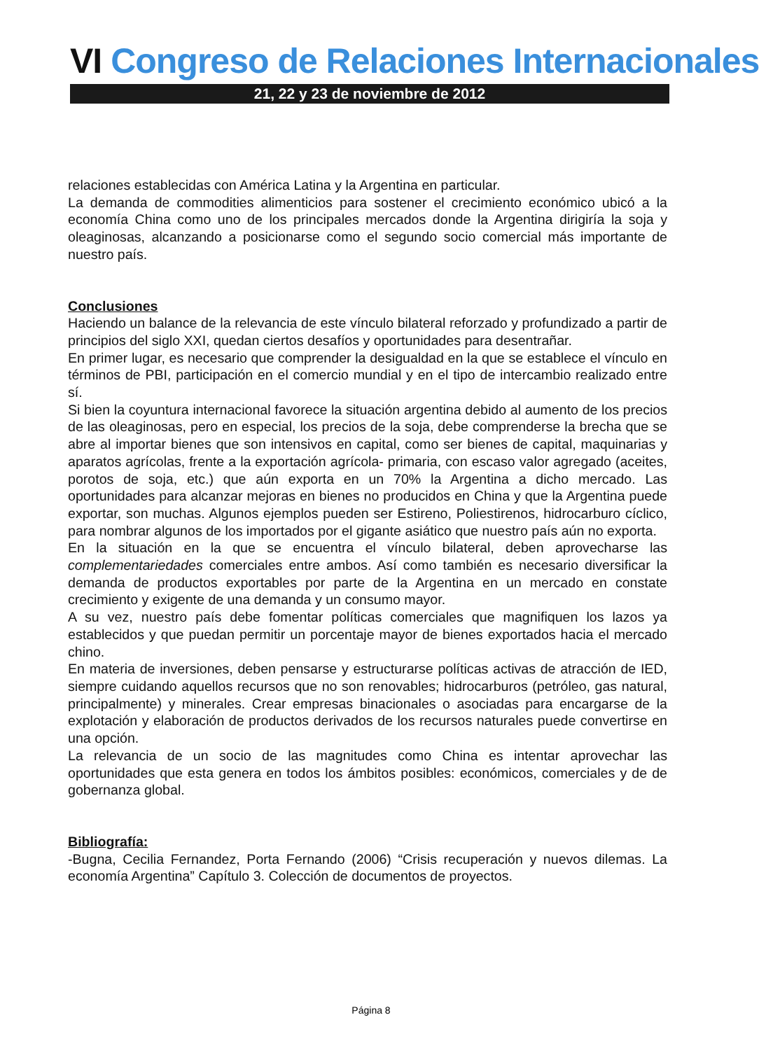VI Congreso de Relaciones Internacionales
21, 22 y 23 de noviembre de 2012
relaciones establecidas con América Latina y la Argentina en particular.
La demanda de commodities alimenticios para sostener el crecimiento económico ubicó a la economía China como uno de los principales mercados donde la Argentina dirigiría la soja y oleaginosas, alcanzando a posicionarse como el segundo socio comercial más importante de nuestro país.
Conclusiones
Haciendo un balance de la relevancia de este vínculo bilateral reforzado y profundizado a partir de principios del siglo XXI, quedan ciertos desafíos y oportunidades para desentrañar.
En primer lugar, es necesario que comprender la desigualdad en la que se establece el vínculo en términos de PBI, participación en el comercio mundial y en el tipo de intercambio realizado entre sí.
Si bien la coyuntura internacional favorece la situación argentina debido al aumento de los precios de las oleaginosas, pero en especial, los precios de la soja, debe comprenderse la brecha que se abre al importar bienes que son intensivos en capital, como ser bienes de capital, maquinarias y aparatos agrícolas, frente a la exportación agrícola- primaria, con escaso valor agregado (aceites, porotos de soja, etc.) que aún exporta en un 70% la Argentina a dicho mercado. Las oportunidades para alcanzar mejoras en bienes no producidos en China y que la Argentina puede exportar, son muchas. Algunos ejemplos pueden ser Estireno, Poliestirenos, hidrocarburo cíclico, para nombrar algunos de los importados por el gigante asiático que nuestro país aún no exporta.
En la situación en la que se encuentra el vínculo bilateral, deben aprovecharse las complementariedades comerciales entre ambos. Así como también es necesario diversificar la demanda de productos exportables por parte de la Argentina en un mercado en constate crecimiento y exigente de una demanda y un consumo mayor.
A su vez, nuestro país debe fomentar políticas comerciales que magnifiquen los lazos ya establecidos y que puedan permitir un porcentaje mayor de bienes exportados hacia el mercado chino.
En materia de inversiones, deben pensarse y estructurarse políticas activas de atracción de IED, siempre cuidando aquellos recursos que no son renovables; hidrocarburos (petróleo, gas natural, principalmente) y minerales. Crear empresas binacionales o asociadas para encargarse de la explotación y elaboración de productos derivados de los recursos naturales puede convertirse en una opción.
La relevancia de un socio de las magnitudes como China es intentar aprovechar las oportunidades que esta genera en todos los ámbitos posibles: económicos, comerciales y de de gobernanza global.
Bibliografía:
-Bugna, Cecilia Fernandez, Porta Fernando (2006) “Crisis recuperación y nuevos dilemas. La economía Argentina” Capítulo 3. Colección de documentos de proyectos.
Página 8